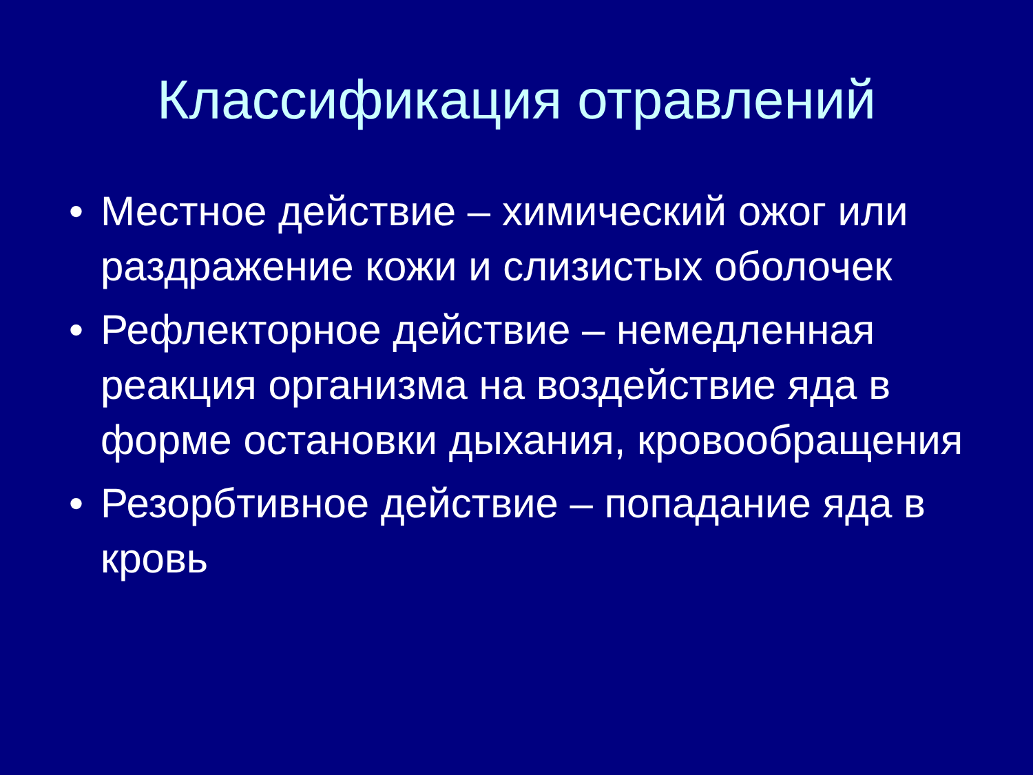Классификация отравлений
• Местное действие – химический ожог или раздражение кожи и слизистых оболочек
• Рефлекторное действие – немедленная реакция организма на воздействие яда в форме остановки дыхания, кровообращения
• Резорбтивное действие – попадание яда в кровь